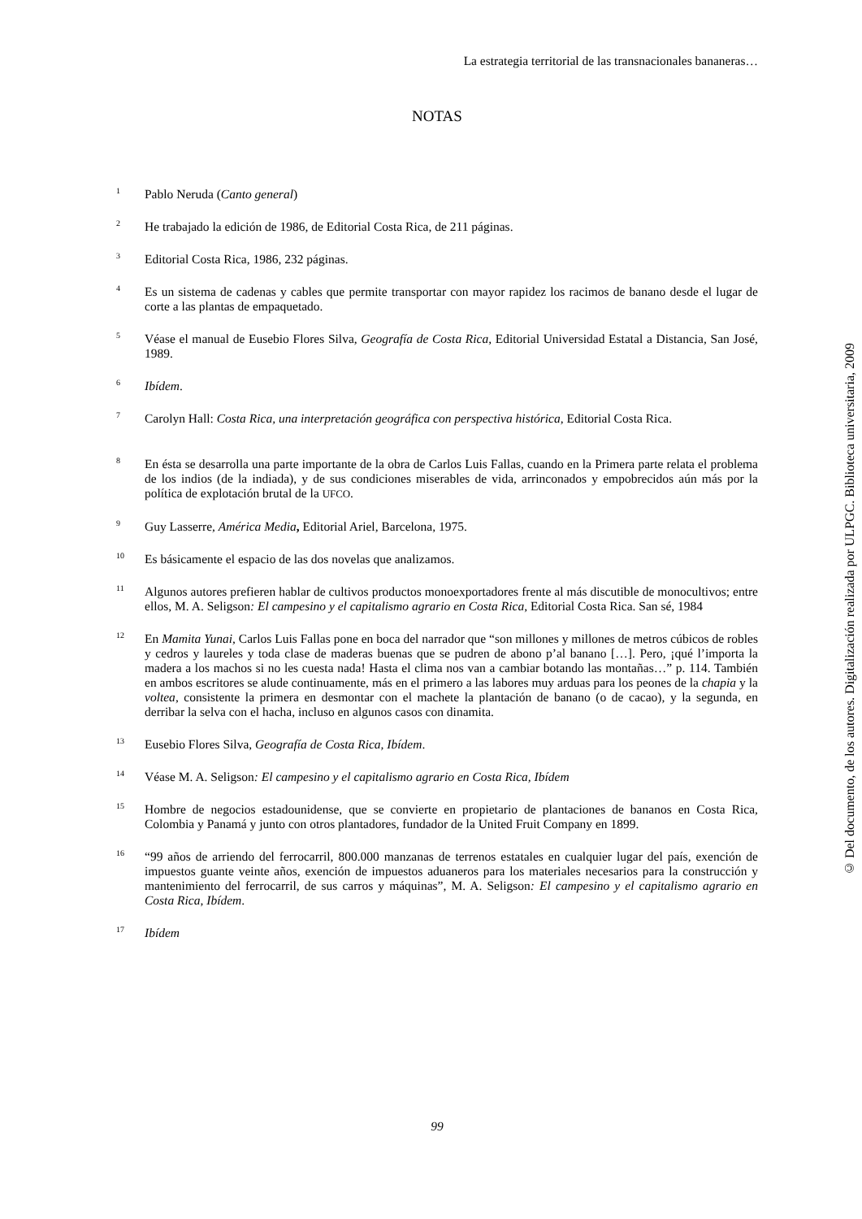La estrategia territorial de las transnacionales bananeras…
NOTAS
<sup>1</sup>
Pablo Neruda (Canto general)
<sup>2</sup>
He trabajado la edición de 1986, de Editorial Costa Rica, de 211 páginas.
<sup>3</sup>
Editorial Costa Rica, 1986, 232 páginas.
<sup>4</sup>
Es un sistema de cadenas y cables que permite transportar con mayor rapidez los racimos de banano desde el lugar de corte a las plantas de empaquetado.
<sup>5</sup>
Véase el manual de Eusebio Flores Silva, Geografía de Costa Rica, Editorial Universidad Estatal a Distancia, San José, 1989.
<sup>6</sup>
Ibídem.
<sup>7</sup>
Carolyn Hall: Costa Rica, una interpretación geográfica con perspectiva histórica, Editorial Costa Rica.
<sup>8</sup>
En ésta se desarrolla una parte importante de la obra de Carlos Luis Fallas, cuando en la Primera parte relata el problema de los indios (de la indiada), y de sus condiciones miserables de vida, arrinconados y empobrecidos aún más por la política de explotación brutal de la UFCO.
<sup>9</sup>
Guy Lasserre, América Media, Editorial Ariel, Barcelona, 1975.
<sup>10</sup>
Es básicamente el espacio de las dos novelas que analizamos.
<sup>11</sup>
Algunos autores prefieren hablar de cultivos productos monoexportadores frente al más discutible de monocultivos; entre ellos, M. A. Seligson: El campesino y el capitalismo agrario en Costa Rica, Editorial Costa Rica. San sé, 1984
<sup>12</sup>
En Mamita Yunai, Carlos Luis Fallas pone en boca del narrador que “son millones y millones de metros cúbicos de robles y cedros y laureles y toda clase de maderas buenas que se pudren de abono p’al banano […]. Pero, ¡qué l’importa la madera a los machos si no les cuesta nada! Hasta el clima nos van a cambiar botando las montañas…” p. 114. También en ambos escritores se alude continuamente, más en el primero a las labores muy arduas para los peones de la chapia y la voltea, consistente la primera en desmontar con el machete la plantación de banano (o de cacao), y la segunda, en derribar la selva con el hacha, incluso en algunos casos con dinamita.
<sup>13</sup>
Eusebio Flores Silva, Geografía de Costa Rica, Ibídem.
<sup>14</sup>
Véase M. A. Seligson: El campesino y el capitalismo agrario en Costa Rica, Ibídem
<sup>15</sup>
Hombre de negocios estadounidense, que se convierte en propietario de plantaciones de bananos en Costa Rica, Colombia y Panamá y junto con otros plantadores, fundador de la United Fruit Company en 1899.
<sup>16</sup>
“99 años de arriendo del ferrocarril, 800.000 manzanas de terrenos estatales en cualquier lugar del país, exención de impuestos guante veinte años, exención de impuestos aduaneros para los materiales necesarios para la construcción y mantenimiento del ferrocarril, de sus carros y máquinas”, M. A. Seligson: El campesino y el capitalismo agrario en Costa Rica, Ibídem.
<sup>17</sup>
Ibídem
99
© Del documento, de los autores. Digitalización realizada por ULPGC. Biblioteca universitaria, 2009